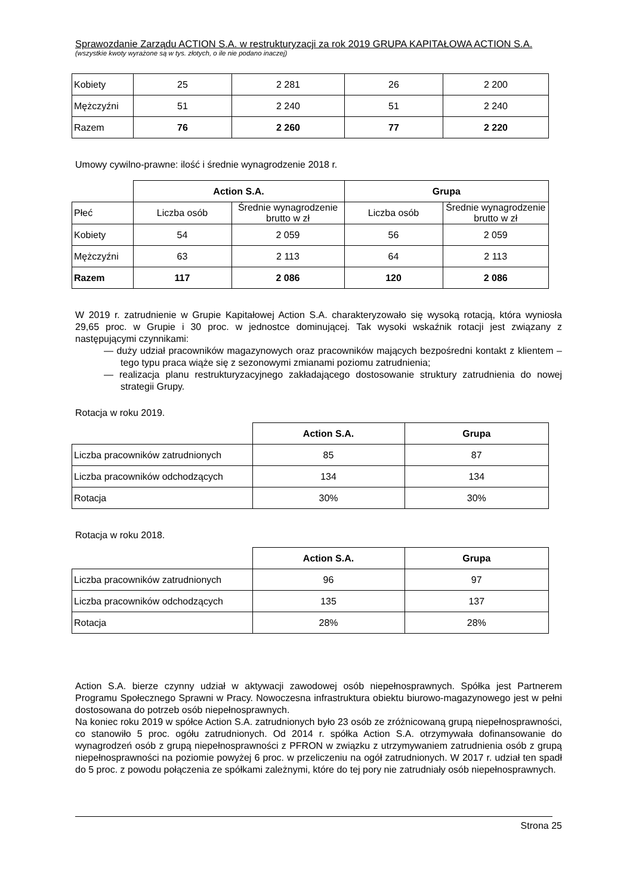Sprawozdanie Zarządu ACTION S.A. w restrukturyzacji za rok 2019 GRUPA KAPITAŁOWA ACTION S.A.
(wszystkie kwoty wyrażone są w tys. złotych, o ile nie podano inaczej)
| Kobiety | 25 | 2 281 | 26 | 2 200 |
| Mężczyźni | 51 | 2 240 | 51 | 2 240 |
| Razem | 76 | 2 260 | 77 | 2 220 |
Umowy cywilno-prawne: ilość i średnie wynagrodzenie 2018 r.
| | Action S.A. | | Grupa | |
| Płeć | Liczba osób | Średnie wynagrodzenie brutto w zł | Liczba osób | Średnie wynagrodzenie brutto w zł |
| Kobiety | 54 | 2 059 | 56 | 2 059 |
| Mężczyźni | 63 | 2 113 | 64 | 2 113 |
| Razem | 117 | 2 086 | 120 | 2 086 |
W 2019 r. zatrudnienie w Grupie Kapitałowej Action S.A. charakteryzowało się wysoką rotacją, która wyniosła 29,65 proc. w Grupie i 30 proc. w jednostce dominującej. Tak wysoki wskaźnik rotacji jest związany z następującymi czynnikami:
— duży udział pracowników magazynowych oraz pracowników mających bezpośredni kontakt z klientem – tego typu praca wiąże się z sezonowymi zmianami poziomu zatrudnienia;
— realizacja planu restrukturyzacyjnego zakładającego dostosowanie struktury zatrudnienia do nowej strategii Grupy.
Rotacja w roku 2019.
| | Action S.A. | Grupa |
| Liczba pracowników zatrudnionych | 85 | 87 |
| Liczba pracowników odchodzących | 134 | 134 |
| Rotacja | 30% | 30% |
Rotacja w roku 2018.
| | Action S.A. | Grupa |
| Liczba pracowników zatrudnionych | 96 | 97 |
| Liczba pracowników odchodzących | 135 | 137 |
| Rotacja | 28% | 28% |
Action S.A. bierze czynny udział w aktywacji zawodowej osób niepełnosprawnych. Spółka jest Partnerem Programu Społecznego Sprawni w Pracy. Nowoczesna infrastruktura obiektu biurowo-magazynowego jest w pełni dostosowana do potrzeb osób niepełnosprawnych.
Na koniec roku 2019 w spółce Action S.A. zatrudnionych było 23 osób ze zróżnicowaną grupą niepełnosprawności, co stanowiło 5 proc. ogółu zatrudnionych. Od 2014 r. spółka Action S.A. otrzymywała dofinansowanie do wynagrodzeń osób z grupą niepełnosprawności z PFRON w związku z utrzymywaniem zatrudnienia osób z grupą niepełnosprawności na poziomie powyżej 6 proc. w przeliczeniu na ogół zatrudnionych. W 2017 r. udział ten spadł do 5 proc. z powodu połączenia ze spółkami zależnymi, które do tej pory nie zatrudniały osób niepełnosprawnych.
Strona 25